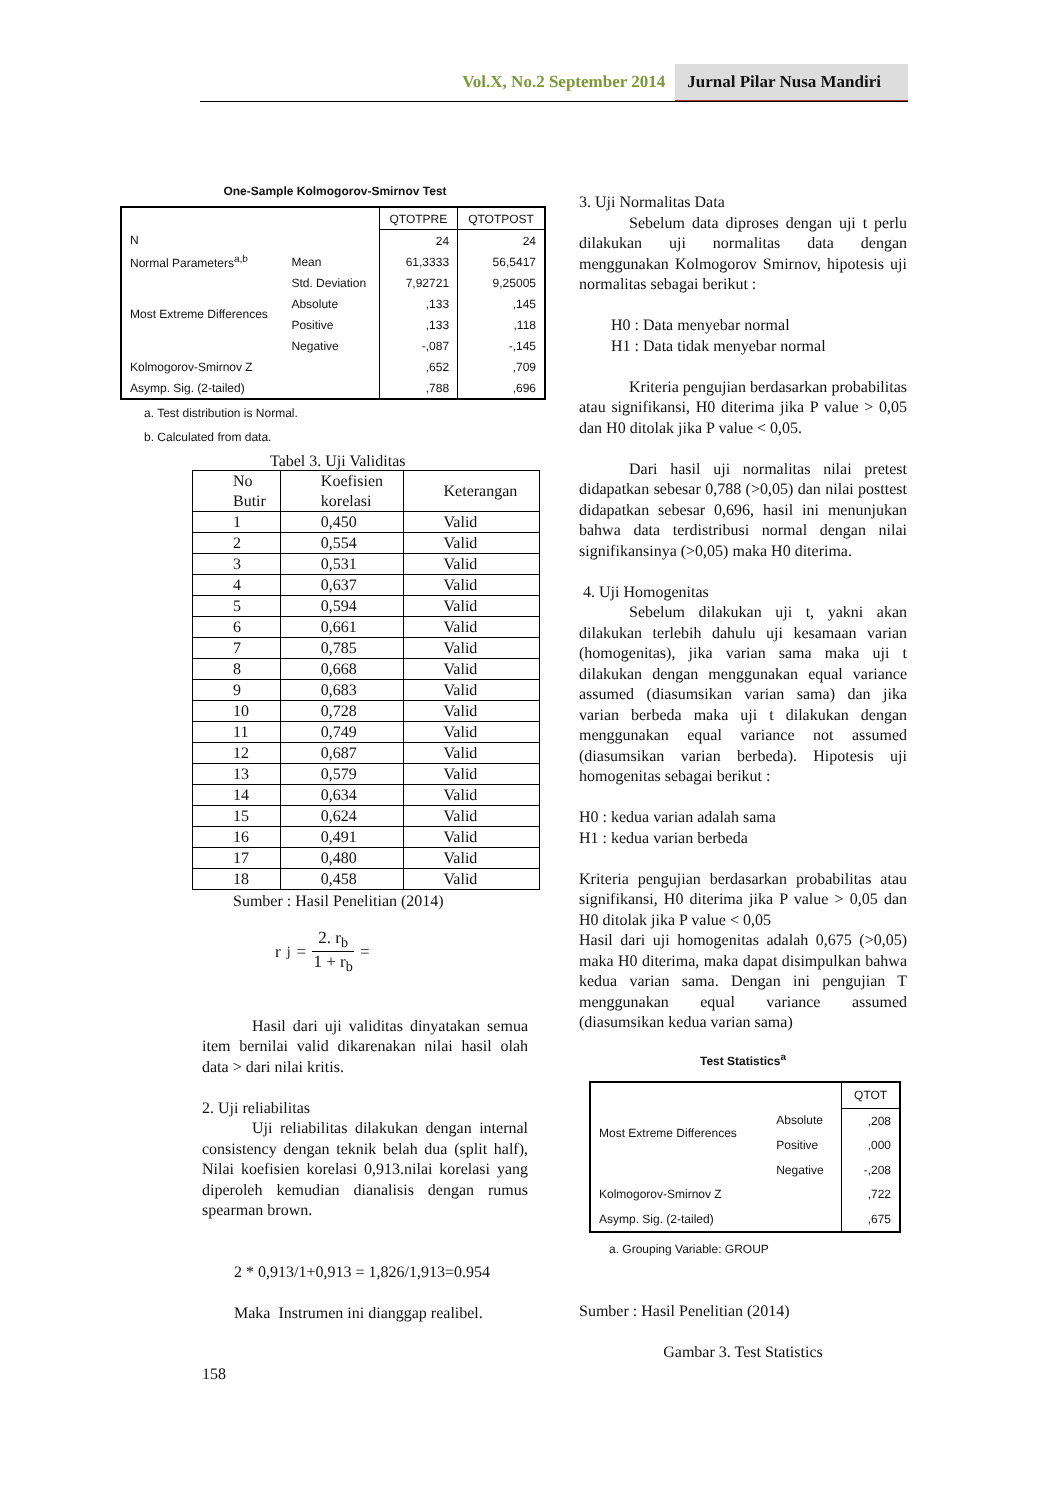Vol.X, No.2 September 2014 Jurnal Pilar Nusa Mandiri
One-Sample Kolmogorov-Smirnov Test
| | | QTOTPRE | QTOTPOST |
| N | | 24 | 24 |
| Normal Parameters<sup>a,b</sup> | Mean | 61,3333 | 56,5417 |
| | Std. Deviation | 7,92721 | 9,25005 |
| Most Extreme Differences | Absolute | ,133 | ,145 |
| | Positive | ,133 | ,118 |
| | Negative | -,087 | -,145 |
| Kolmogorov-Smirnov Z | | ,652 | ,709 |
| Asymp. Sig. (2-tailed) | | ,788 | ,696 |
a. Test distribution is Normal.
b. Calculated from data.
Tabel 3. Uji Validitas
| No Butir | Koefisien korelasi | Keterangan |
| 1 | 0,450 | Valid |
| 2 | 0,554 | Valid |
| 3 | 0,531 | Valid |
| 4 | 0,637 | Valid |
| 5 | 0,594 | Valid |
| 6 | 0,661 | Valid |
| 7 | 0,785 | Valid |
| 8 | 0,668 | Valid |
| 9 | 0,683 | Valid |
| 10 | 0,728 | Valid |
| 11 | 0,749 | Valid |
| 12 | 0,687 | Valid |
| 13 | 0,579 | Valid |
| 14 | 0,634 | Valid |
| 15 | 0,624 | Valid |
| 16 | 0,491 | Valid |
| 17 | 0,480 | Valid |
| 18 | 0,458 | Valid |
Sumber : Hasil Penelitian (2014)
r<sub>j</sub> = 2. r<sub>b</sub> 1 + r<sub>b</sub> =
Hasil dari uji validitas dinyatakan semua item bernilai valid dikarenakan nilai hasil olah data > dari nilai kritis.
2. Uji reliabilitas
Uji reliabilitas dilakukan dengan internal consistency dengan teknik belah dua (split half), Nilai koefisien korelasi 0,913.nilai korelasi yang diperoleh kemudian dianalisis dengan rumus spearman brown.
2 * 0,913/1+0,913 = 1,826/1,913=0.954
Maka Instrumen ini dianggap realibel.
158
3. Uji Normalitas Data
Sebelum data diproses dengan uji t perlu dilakukan uji normalitas data dengan menggunakan Kolmogorov Smirnov, hipotesis uji normalitas sebagai berikut :
H0 : Data menyebar normal
H1 : Data tidak menyebar normal
Kriteria pengujian berdasarkan probabilitas atau signifikansi, H0 diterima jika P value > 0,05 dan H0 ditolak jika P value < 0,05.
Dari hasil uji normalitas nilai pretest didapatkan sebesar 0,788 (>0,05) dan nilai posttest didapatkan sebesar 0,696, hasil ini menunjukan bahwa data terdistribusi normal dengan nilai signifikansinya (>0,05) maka H0 diterima.
4. Uji Homogenitas
Sebelum dilakukan uji t, yakni akan dilakukan terlebih dahulu uji kesamaan varian (homogenitas), jika varian sama maka uji t dilakukan dengan menggunakan equal variance assumed (diasumsikan varian sama) dan jika varian berbeda maka uji t dilakukan dengan menggunakan equal variance not assumed (diasumsikan varian berbeda). Hipotesis uji homogenitas sebagai berikut :
H0 : kedua varian adalah sama
H1 : kedua varian berbeda
Kriteria pengujian berdasarkan probabilitas atau signifikansi, H0 diterima jika P value > 0,05 dan H0 ditolak jika P value < 0,05
Hasil dari uji homogenitas adalah 0,675 (>0,05) maka H0 diterima, maka dapat disimpulkan bahwa kedua varian sama. Dengan ini pengujian T menggunakan equal variance assumed (diasumsikan kedua varian sama)
Test Statistics<sup>a</sup>
| | | QTOT |
| Most Extreme Differences | Absolute | ,208 |
| | Positive | ,000 |
| | Negative | -,208 |
| Kolmogorov-Smirnov Z | | ,722 |
| Asymp. Sig. (2-tailed) | | ,675 |
a. Grouping Variable: GROUP
Sumber : Hasil Penelitian (2014)
Gambar 3. Test Statistics